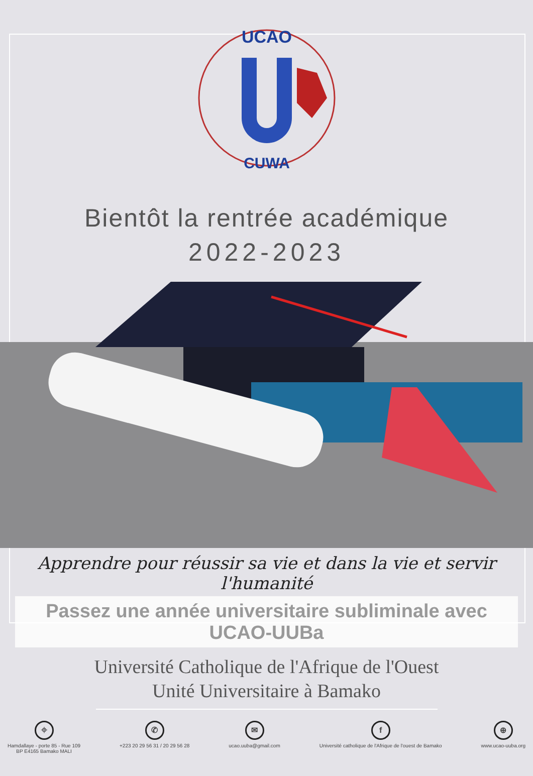UCAO
CUWA
Bientôt la rentrée académique
2022-2023
Apprendre pour réussir sa vie et dans la vie et servir l'humanité
Passez une année universitaire subliminale avec UCAO-UUBa
Université Catholique de l'Afrique de l'Ouest
Unité Universitaire à Bamako
⌖
Hamdallaye - porte 85 - Rue 109
BP E4165 Bamako MALI
✆
+223 20 29 56 31 / 20 29 56 28
✉
ucao.uuba@gmail.com
f
Université catholique de l'Afrique de l'ouest de Bamako
⊕
www.ucao-uuba.org